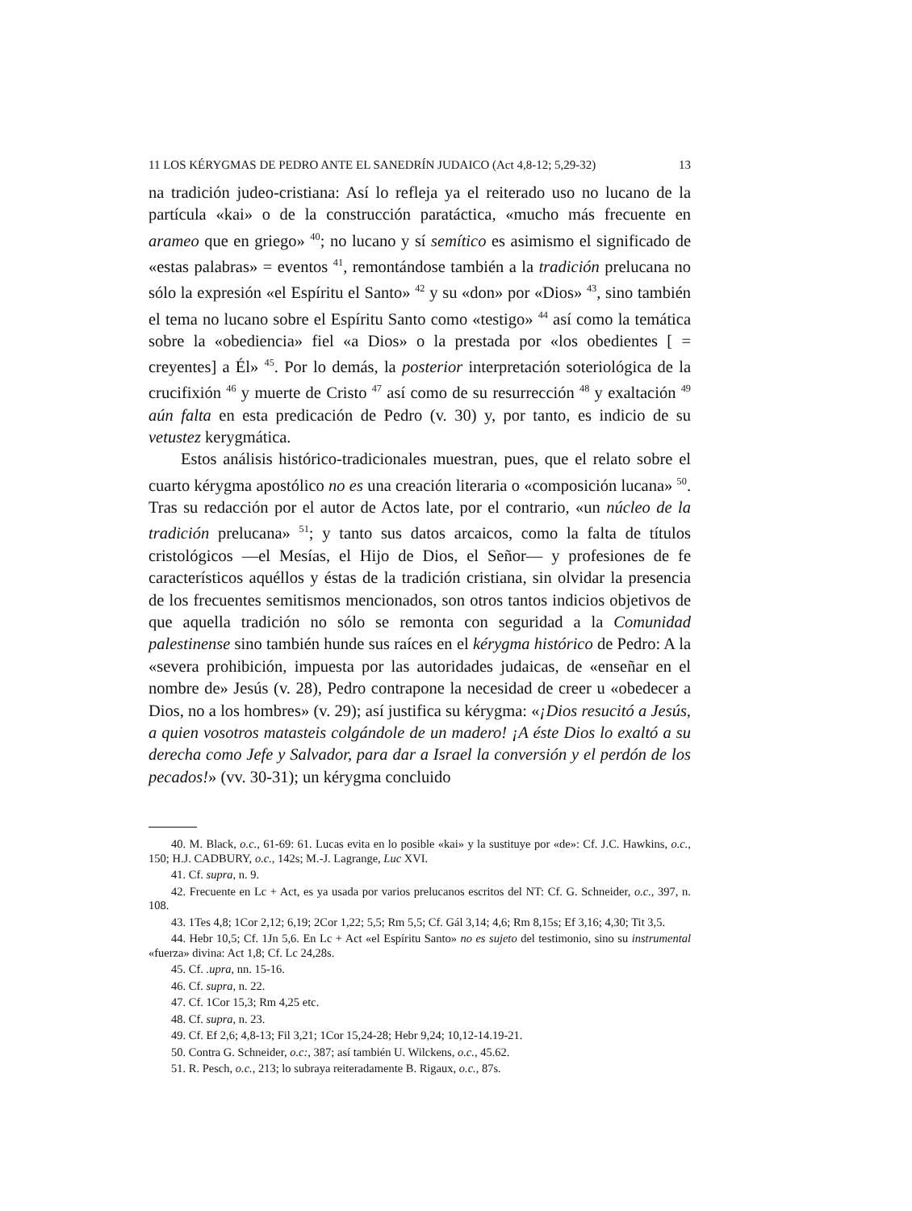11 LOS KÉRYGMAS DE PEDRO ANTE EL SANEDRÍN JUDAICO (Act 4,8-12; 5,29-32) 13
na tradición judeo-cristiana: Así lo refleja ya el reiterado uso no lucano de la partícula «kai» o de la construcción paratáctica, «mucho más frecuente en arameo que en griego» <sup>40</sup>; no lucano y sí semítico es asimismo el significado de «estas palabras» = eventos <sup>41</sup>, remontándose también a la tradición prelucana no sólo la expresión «el Espíritu el Santo» <sup>42</sup> y su «don» por «Dios» <sup>43</sup>, sino también el tema no lucano sobre el Espíritu Santo como «testigo» <sup>44</sup> así como la temática sobre la «obediencia» fiel «a Dios» o la prestada por «los obedientes [ = creyentes] a Él» <sup>45</sup>. Por lo demás, la posterior interpretación soteriológica de la crucifixión <sup>46</sup> y muerte de Cristo <sup>47</sup> así como de su resurrección <sup>48</sup> y exaltación <sup>49</sup> aún falta en esta predicación de Pedro (v. 30) y, por tanto, es indicio de su vetustez kerygmática.
Estos análisis histórico-tradicionales muestran, pues, que el relato sobre el cuarto kérygma apostólico no es una creación literaria o «composición lucana» <sup>50</sup>. Tras su redacción por el autor de Actos late, por el contrario, «un núcleo de la tradición prelucana» <sup>51</sup>; y tanto sus datos arcaicos, como la falta de títulos cristológicos —el Mesías, el Hijo de Dios, el Señor— y profesiones de fe característicos aquéllos y éstas de la tradición cristiana, sin olvidar la presencia de los frecuentes semitismos mencionados, son otros tantos indicios objetivos de que aquella tradición no sólo se remonta con seguridad a la Comunidad palestinense sino también hunde sus raíces en el kérygma histórico de Pedro: A la «severa prohibición, impuesta por las autoridades judaicas, de «enseñar en el nombre de» Jesús (v. 28), Pedro contrapone la necesidad de creer u «obedecer a Dios, no a los hombres» (v. 29); así justifica su kérygma: «¡Dios resucitó a Jesús, a quien vosotros matasteis colgándole de un madero! ¡A éste Dios lo exaltó a su derecha como Jefe y Salvador, para dar a Israel la conversión y el perdón de los pecados!» (vv. 30-31); un kérygma concluido
40. M. Black, o.c., 61-69: 61. Lucas evita en lo posible «kai» y la sustituye por «de»: Cf. J.C. Hawkins, o.c., 150; H.J. CADBURY, o.c., 142s; M.-J. Lagrange, Luc XVI.
41. Cf. supra, n. 9.
42. Frecuente en Lc + Act, es ya usada por varios prelucanos escritos del NT: Cf. G. Schneider, o.c., 397, n. 108.
43. 1Tes 4,8; 1Cor 2,12; 6,19; 2Cor 1,22; 5,5; Rm 5,5; Cf. Gál 3,14; 4,6; Rm 8,15s; Ef 3,16; 4,30; Tit 3,5.
44. Hebr 10,5; Cf. 1Jn 5,6. En Lc + Act «el Espíritu Santo» no es sujeto del testimonio, sino su instrumental «fuerza» divina: Act 1,8; Cf. Lc 24,28s.
45. Cf. .upra, nn. 15-16.
46. Cf. supra, n. 22.
47. Cf. 1Cor 15,3; Rm 4,25 etc.
48. Cf. supra, n. 23.
49. Cf. Ef 2,6; 4,8-13; Fil 3,21; 1Cor 15,24-28; Hebr 9,24; 10,12-14.19-21.
50. Contra G. Schneider, o.c:, 387; así también U. Wilckens, o.c., 45.62.
51. R. Pesch, o.c., 213; lo subraya reiteradamente B. Rigaux, o.c., 87s.